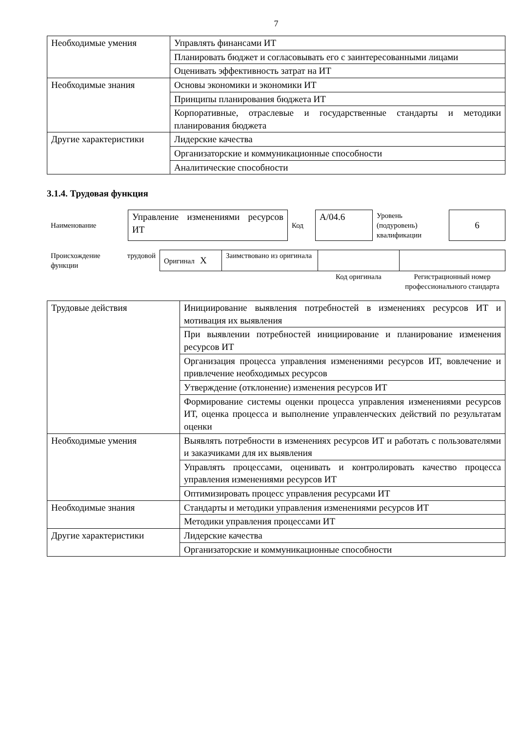7
| Необходимые умения | Управлять финансами ИТ |
| | Планировать бюджет и согласовывать его с заинтересованными лицами |
| | Оценивать эффективность затрат на ИТ |
| Необходимые знания | Основы экономики и экономики ИТ |
| | Принципы планирования бюджета ИТ |
| | Корпоративные, отраслевые и государственные стандарты и методики планирования бюджета |
| Другие характеристики | Лидерские качества |
| | Организаторские и коммуникационные способности |
| | Аналитические способности |
3.1.4. Трудовая функция
| Наименование | Управление изменениями ресурсов ИТ | Код | A/04.6 | Уровень (подуровень) квалификации | 6 |
| Происхождение трудовой функции | Оригинал X | Заимствовано из оригинала | | |
| | | | Код оригинала | Регистрационный номер профессионального стандарта |
| Трудовые действия | Инициирование выявления потребностей в изменениях ресурсов ИТ и мотивация их выявления |
| | При выявлении потребностей инициирование и планирование изменения ресурсов ИТ |
| | Организация процесса управления изменениями ресурсов ИТ, вовлечение и привлечение необходимых ресурсов |
| | Утверждение (отклонение) изменения ресурсов ИТ |
| | Формирование системы оценки процесса управления изменениями ресурсов ИТ, оценка процесса и выполнение управленческих действий по результатам оценки |
| Необходимые умения | Выявлять потребности в изменениях ресурсов ИТ и работать с пользователями и заказчиками для их выявления |
| | Управлять процессами, оценивать и контролировать качество процесса управления изменениями ресурсов ИТ |
| | Оптимизировать процесс управления ресурсами ИТ |
| Необходимые знания | Стандарты и методики управления изменениями ресурсов ИТ |
| | Методики управления процессами ИТ |
| Другие характеристики | Лидерские качества |
| | Организаторские и коммуникационные способности |